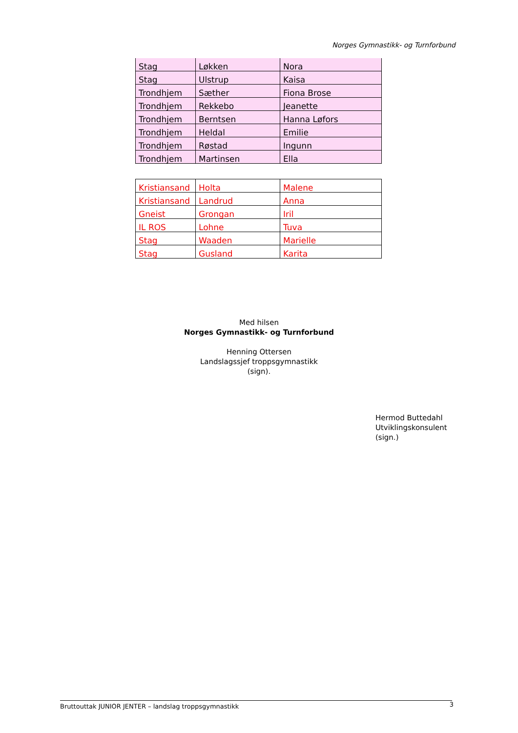Norges Gymnastikk- og Turnforbund
| Stag | Løkken | Nora |
| Stag | Ulstrup | Kaisa |
| Trondhjem | Sæther | Fiona Brose |
| Trondhjem | Rekkebo | Jeanette |
| Trondhjem | Berntsen | Hanna Løfors |
| Trondhjem | Heldal | Emilie |
| Trondhjem | Røstad | Ingunn |
| Trondhjem | Martinsen | Ella |
| Kristiansand | Holta | Malene |
| Kristiansand | Landrud | Anna |
| Gneist | Grongan | Iril |
| IL ROS | Lohne | Tuva |
| Stag | Waaden | Marielle |
| Stag | Gusland | Karita |
Med hilsen
Norges Gymnastikk- og Turnforbund
Henning Ottersen
Landslagssjef troppsgymnastikk
(sign).
Hermod Buttedahl
Utviklingskonsulent
(sign.)
Bruttouttak JUNIOR JENTER – landslag troppsgymnastikk 3